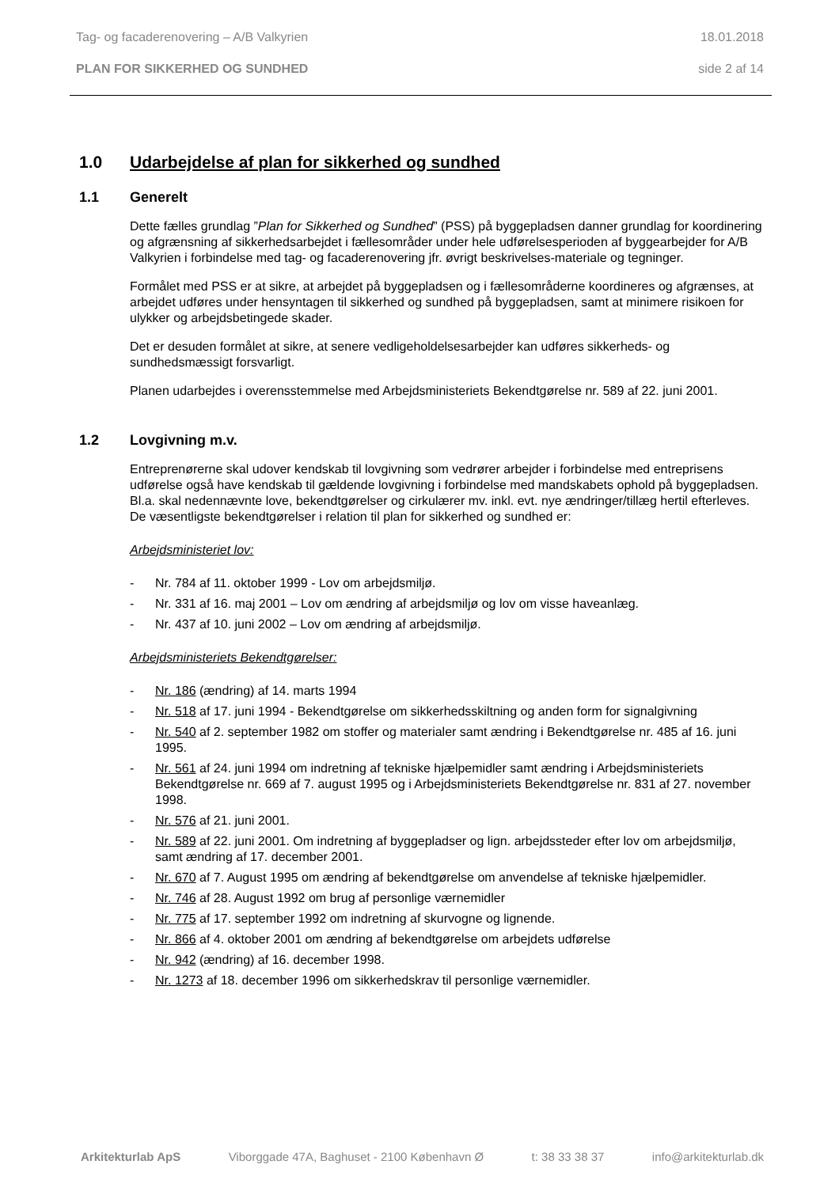Tag- og facaderenovering – A/B Valkyrien 18.01.2018
PLAN FOR SIKKERHED OG SUNDHED side 2 af 14
1.0 Udarbejdelse af plan for sikkerhed og sundhed
1.1 Generelt
Dette fælles grundlag ”Plan for Sikkerhed og Sundhed” (PSS) på byggepladsen danner grundlag for koordinering og afgrænsning af sikkerhedsarbejdet i fællesområder under hele udførelsesperioden af byggearbejder for A/B Valkyrien i forbindelse med tag- og facaderenovering jfr. øvrigt beskrivelses-materiale og tegninger.
Formålet med PSS er at sikre, at arbejdet på byggepladsen og i fællesområderne koordineres og afgrænses, at arbejdet udføres under hensyntagen til sikkerhed og sundhed på byggepladsen, samt at minimere risikoen for ulykker og arbejdsbetingede skader.
Det er desuden formålet at sikre, at senere vedligeholdelsesarbejder kan udføres sikkerheds- og sundhedsmæssigt forsvarligt.
Planen udarbejdes i overensstemmelse med Arbejdsministeriets Bekendtgørelse nr. 589 af 22. juni 2001.
1.2 Lovgivning m.v.
Entreprenørerne skal udover kendskab til lovgivning som vedrører arbejder i forbindelse med entreprisens udførelse også have kendskab til gældende lovgivning i forbindelse med mandskabets ophold på byggepladsen. Bl.a. skal nedennævnte love, bekendtgørelser og cirkulærer mv. inkl. evt. nye ændringer/tillæg hertil efterleves. De væsentligste bekendtgørelser i relation til plan for sikkerhed og sundhed er:
Arbejdsministeriet lov:
- Nr. 784 af 11. oktober 1999 - Lov om arbejdsmiljø.
- Nr. 331 af 16. maj 2001 – Lov om ændring af arbejdsmiljø og lov om visse haveanlæg.
- Nr. 437 af 10. juni 2002 – Lov om ændring af arbejdsmiljø.
Arbejdsministeriets Bekendtgørelser:
- Nr. 186 (ændring) af 14. marts 1994
- Nr. 518 af 17. juni 1994 - Bekendtgørelse om sikkerhedsskiltning og anden form for signalgivning
- Nr. 540 af 2. september 1982 om stoffer og materialer samt ændring i Bekendtgørelse nr. 485 af 16. juni 1995.
- Nr. 561 af 24. juni 1994 om indretning af tekniske hjælpemidler samt ændring i Arbejdsministeriets Bekendtgørelse nr. 669 af 7. august 1995 og i Arbejdsministeriets Bekendtgørelse nr. 831 af 27. november 1998.
- Nr. 576 af 21. juni 2001.
- Nr. 589 af 22. juni 2001. Om indretning af byggepladser og lign. arbejdssteder efter lov om arbejdsmiljø, samt ændring af 17. december 2001.
- Nr. 670 af 7. August 1995 om ændring af bekendtgørelse om anvendelse af tekniske hjælpemidler.
- Nr. 746 af 28. August 1992 om brug af personlige værnemidler
- Nr. 775 af 17. september 1992 om indretning af skurvogne og lignende.
- Nr. 866 af 4. oktober 2001 om ændring af bekendtgørelse om arbejdets udførelse
- Nr. 942 (ændring) af 16. december 1998.
- Nr. 1273 af 18. december 1996 om sikkerhedskrav til personlige værnemidler.
Arkitekturlab ApS Viborggade 47A, Baghuset - 2100 København Ø t: 38 33 38 37 info@arkitekturlab.dk